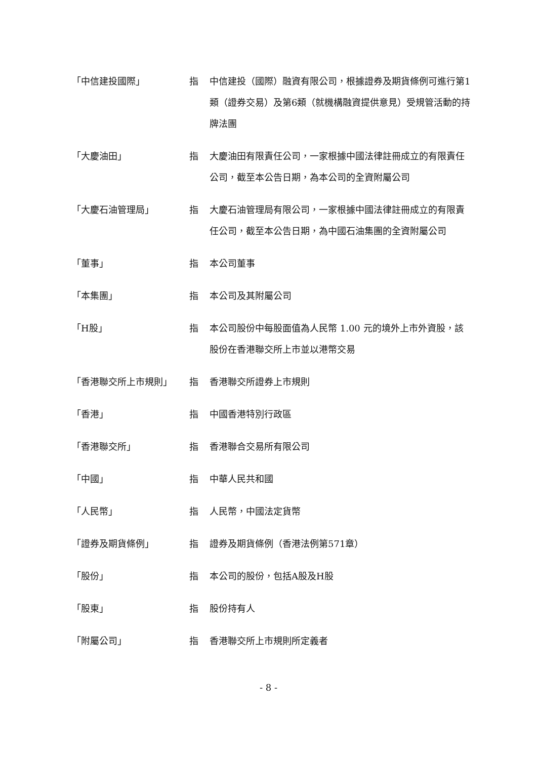「中信建投國際」 指 中信建投（國際）融資有限公司，根據證券及期貨條例可進行第1類（證券交易）及第6類（就機構融資提供意見）受規管活動的持牌法團
「大慶油田」 指 大慶油田有限責任公司，一家根據中國法律註冊成立的有限責任公司，截至本公告日期，為本公司的全資附屬公司
「大慶石油管理局」 指 大慶石油管理局有限公司，一家根據中國法律註冊成立的有限責任公司，截至本公告日期，為中國石油集團的全資附屬公司
「董事」 指 本公司董事
「本集團」 指 本公司及其附屬公司
「H股」 指 本公司股份中每股面值為人民幣 1.00 元的境外上市外資股，該股份在香港聯交所上市並以港幣交易
「香港聯交所上市規則」 指 香港聯交所證券上市規則
「香港」 指 中國香港特別行政區
「香港聯交所」 指 香港聯合交易所有限公司
「中國」 指 中華人民共和國
「人民幣」 指 人民幣，中國法定貨幣
「證券及期貨條例」 指 證券及期貨條例（香港法例第571章）
「股份」 指 本公司的股份，包括A股及H股
「股東」 指 股份持有人
「附屬公司」 指 香港聯交所上市規則所定義者
- 8 -